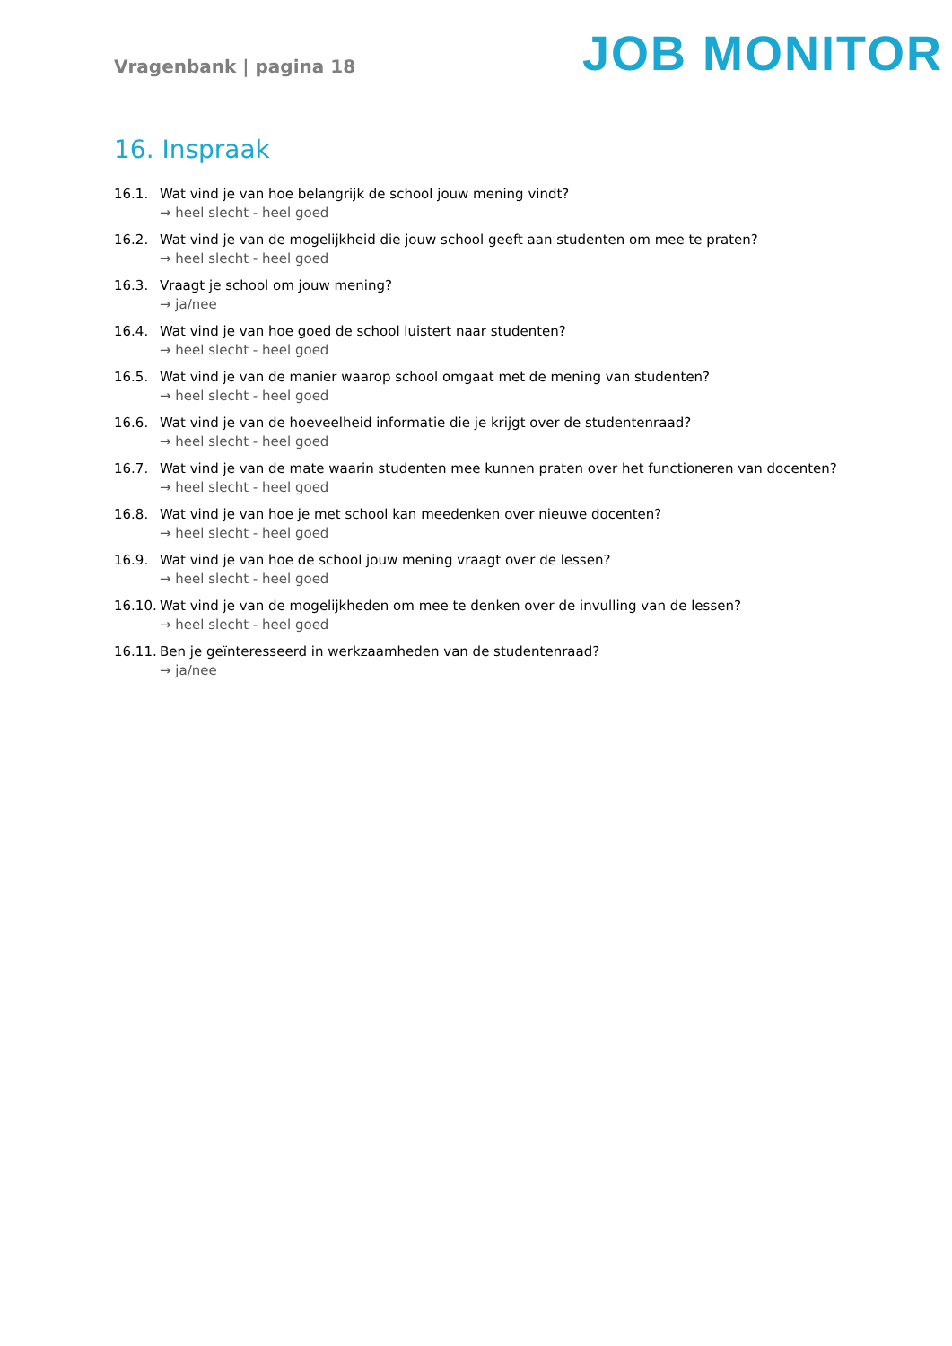Vragenbank | pagina 18
JOB MONITOR
16. Inspraak
16.1. Wat vind je van hoe belangrijk de school jouw mening vindt?
→ heel slecht - heel goed
16.2. Wat vind je van de mogelijkheid die jouw school geeft aan studenten om mee te praten?
→ heel slecht - heel goed
16.3. Vraagt je school om jouw mening?
→ ja/nee
16.4. Wat vind je van hoe goed de school luistert naar studenten?
→ heel slecht - heel goed
16.5. Wat vind je van de manier waarop school omgaat met de mening van studenten?
→ heel slecht - heel goed
16.6. Wat vind je van de hoeveelheid informatie die je krijgt over de studentenraad?
→ heel slecht - heel goed
16.7. Wat vind je van de mate waarin studenten mee kunnen praten over het functioneren van docenten?
→ heel slecht - heel goed
16.8. Wat vind je van hoe je met school kan meedenken over nieuwe docenten?
→ heel slecht - heel goed
16.9. Wat vind je van hoe de school jouw mening vraagt over de lessen?
→ heel slecht - heel goed
16.10.
Wat vind je van de mogelijkheden om mee te denken over de invulling van de lessen?
→ heel slecht - heel goed
16.11.
Ben je geïnteresseerd in werkzaamheden van de studentenraad?
→ ja/nee